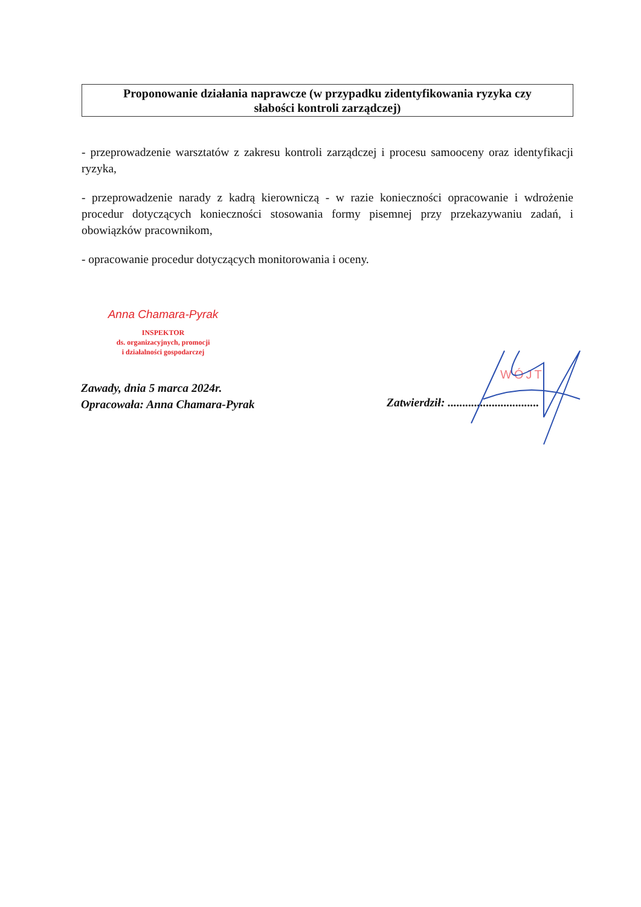Proponowanie działania naprawcze (w przypadku zidentyfikowania ryzyka czy
słabości kontroli zarządczej)
- przeprowadzenie warsztatów z zakresu kontroli zarządczej i procesu samooceny oraz identyfikacji ryzyka,
- przeprowadzenie narady z kadrą kierowniczą - w razie konieczności opracowanie i wdrożenie procedur dotyczących konieczności stosowania formy pisemnej przy przekazywaniu zadań, i obowiązków pracownikom,
- opracowanie procedur dotyczących monitorowania i oceny.
Anna Chamara-Pyrak
INSPEKTOR
ds. organizacyjnych, promocji
i działalności gospodarczej
Zawady, dnia 5 marca 2024r.
Opracowała: Anna Chamara-Pyrak
WÓJT
Zatwierdził: ...............................